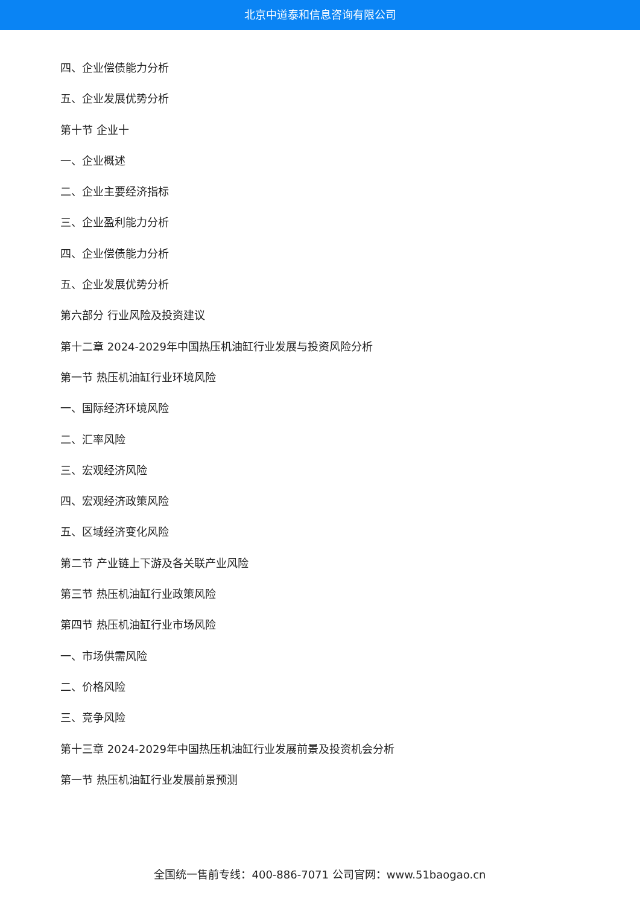北京中道泰和信息咨询有限公司
四、企业偿债能力分析
五、企业发展优势分析
第十节 企业十
一、企业概述
二、企业主要经济指标
三、企业盈利能力分析
四、企业偿债能力分析
五、企业发展优势分析
第六部分 行业风险及投资建议
第十二章 2024-2029年中国热压机油缸行业发展与投资风险分析
第一节 热压机油缸行业环境风险
一、国际经济环境风险
二、汇率风险
三、宏观经济风险
四、宏观经济政策风险
五、区域经济变化风险
第二节 产业链上下游及各关联产业风险
第三节 热压机油缸行业政策风险
第四节 热压机油缸行业市场风险
一、市场供需风险
二、价格风险
三、竞争风险
第十三章 2024-2029年中国热压机油缸行业发展前景及投资机会分析
第一节 热压机油缸行业发展前景预测
全国统一售前专线：400-886-7071 公司官网：www.51baogao.cn